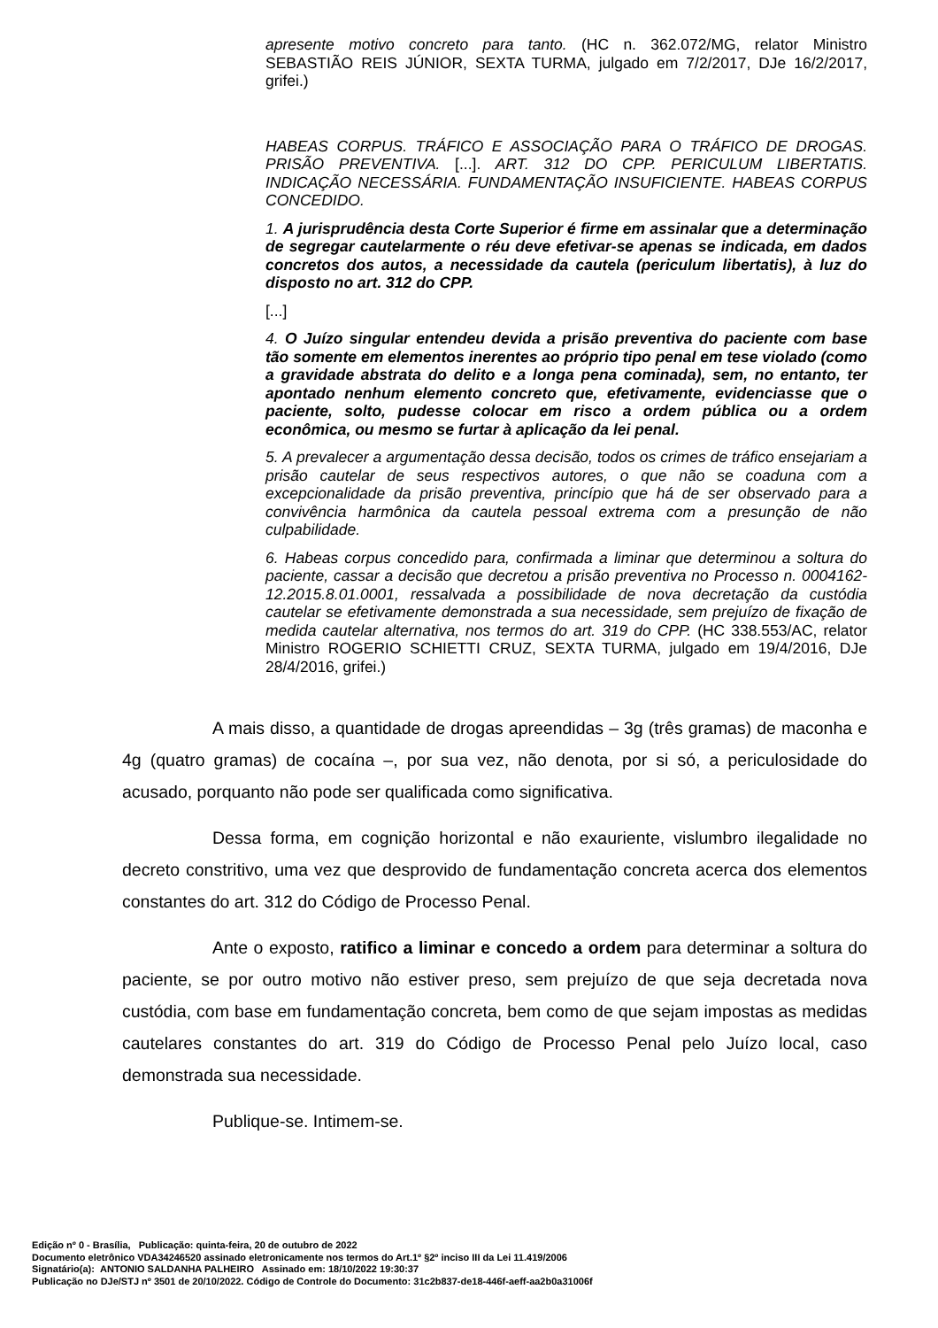apresente motivo concreto para tanto. (HC n. 362.072/MG, relator Ministro SEBASTIÃO REIS JÚNIOR, SEXTA TURMA, julgado em 7/2/2017, DJe 16/2/2017, grifei.)
HABEAS CORPUS. TRÁFICO E ASSOCIAÇÃO PARA O TRÁFICO DE DROGAS. PRISÃO PREVENTIVA. [...]. ART. 312 DO CPP. PERICULUM LIBERTATIS. INDICAÇÃO NECESSÁRIA. FUNDAMENTAÇÃO INSUFICIENTE. HABEAS CORPUS CONCEDIDO.
1. A jurisprudência desta Corte Superior é firme em assinalar que a determinação de segregar cautelarmente o réu deve efetivar-se apenas se indicada, em dados concretos dos autos, a necessidade da cautela (periculum libertatis), à luz do disposto no art. 312 do CPP.
[...]
4. O Juízo singular entendeu devida a prisão preventiva do paciente com base tão somente em elementos inerentes ao próprio tipo penal em tese violado (como a gravidade abstrata do delito e a longa pena cominada), sem, no entanto, ter apontado nenhum elemento concreto que, efetivamente, evidenciasse que o paciente, solto, pudesse colocar em risco a ordem pública ou a ordem econômica, ou mesmo se furtar à aplicação da lei penal.
5. A prevalecer a argumentação dessa decisão, todos os crimes de tráfico ensejariam a prisão cautelar de seus respectivos autores, o que não se coaduna com a excepcionalidade da prisão preventiva, princípio que há de ser observado para a convivência harmônica da cautela pessoal extrema com a presunção de não culpabilidade.
6. Habeas corpus concedido para, confirmada a liminar que determinou a soltura do paciente, cassar a decisão que decretou a prisão preventiva no Processo n. 0004162-12.2015.8.01.0001, ressalvada a possibilidade de nova decretação da custódia cautelar se efetivamente demonstrada a sua necessidade, sem prejuízo de fixação de medida cautelar alternativa, nos termos do art. 319 do CPP. (HC 338.553/AC, relator Ministro ROGERIO SCHIETTI CRUZ, SEXTA TURMA, julgado em 19/4/2016, DJe 28/4/2016, grifei.)
A mais disso, a quantidade de drogas apreendidas – 3g (três gramas) de maconha e 4g (quatro gramas) de cocaína –, por sua vez, não denota, por si só, a periculosidade do acusado, porquanto não pode ser qualificada como significativa.
Dessa forma, em cognição horizontal e não exauriente, vislumbro ilegalidade no decreto constritivo, uma vez que desprovido de fundamentação concreta acerca dos elementos constantes do art. 312 do Código de Processo Penal.
Ante o exposto, ratifico a liminar e concedo a ordem para determinar a soltura do paciente, se por outro motivo não estiver preso, sem prejuízo de que seja decretada nova custódia, com base em fundamentação concreta, bem como de que sejam impostas as medidas cautelares constantes do art. 319 do Código de Processo Penal pelo Juízo local, caso demonstrada sua necessidade.
Publique-se. Intimem-se.
Edição nº 0 - Brasília, Publicação: quinta-feira, 20 de outubro de 2022
Documento eletrônico VDA34246520 assinado eletronicamente nos termos do Art.1º §2º inciso III da Lei 11.419/2006
Signatário(a): ANTONIO SALDANHA PALHEIRO Assinado em: 18/10/2022 19:30:37
Publicação no DJe/STJ nº 3501 de 20/10/2022. Código de Controle do Documento: 31c2b837-de18-446f-aeff-aa2b0a31006f